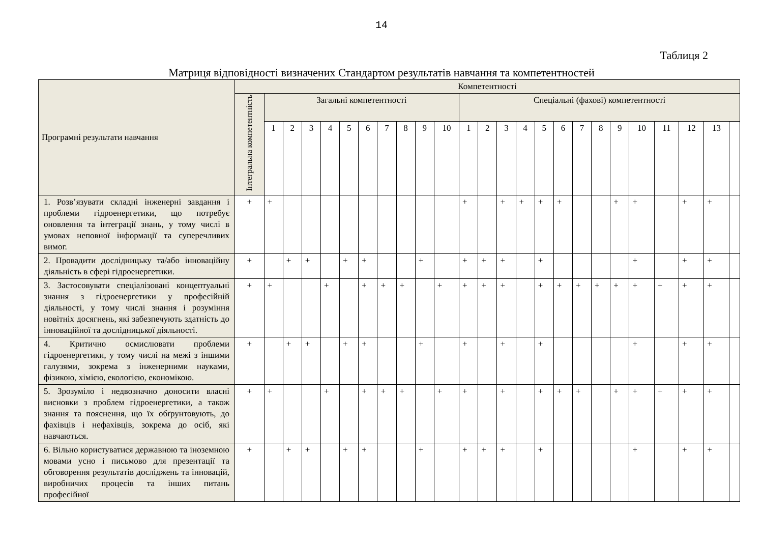14
Таблиця 2
Матриця відповідності визначених Стандартом результатів навчання та компетентностей
| Програмні результати навчання | Компетентності | | | | | | | | | | | | | | | | | | | | | | | | |
| --- | --- | --- | --- | --- | --- | --- | --- | --- | --- | --- | --- | --- | --- | --- | --- | --- | --- | --- | --- | --- | --- | --- | --- | --- | --- |
| | Інтегральна компетентність | Загальні компетентності | | | | | | | | | | Спеціальні (фахові) компетентності | | | | | | | | | | | | | |
| | | 1 | 2 | 3 | 4 | 5 | 6 | 7 | 8 | 9 | 10 | 1 | 2 | 3 | 4 | 5 | 6 | 7 | 8 | 9 | 10 | 11 | 12 | 13 | |
| 1. Розв’язувати складні інженерні завдання і проблеми гідроенергетики, що потребує оновлення та інтеграції знань, у тому числі в умовах неповної інформації та суперечливих вимог. | + | + | | | | | | | | | | + | | + | + | + | + | | | + | + | | + | + | |
| 2. Провадити дослідницьку та/або інноваційну діяльність в сфері гідроенергетики. | + | | + | + | | + | + | | | + | | + | + | + | | + | | | | | + | | + | + | |
| 3. Застосовувати спеціалізовані концептуальні знання з гідроенергетики у професійній діяльності, у тому числі знання і розуміння новітніх досягнень, які забезпечують здатність до інноваційної та дослідницької діяльності. | + | + | | | + | | + | + | + | | + | + | + | + | | + | + | + | + | + | + | + | + | + | |
| 4. Критично осмислювати проблеми гідроенергетики, у тому числі на межі з іншими галузями, зокрема з інженерними науками, фізикою, хімією, екологією, економікою. | + | | + | + | | + | + | | | + | | + | | + | | + | | | | | + | | + | + | |
| 5. Зрозуміло і недвозначно доносити власні висновки з проблем гідроенергетики, а також знання та пояснення, що їх обґрунтовують, до фахівців і нефахівців, зокрема до осіб, які навчаються. | + | + | | | + | | + | + | + | | + | + | | + | | + | + | + | | + | + | + | + | + | |
| 6. Вільно користуватися державною та іноземною мовами усно і письмово для презентації та обговорення результатів досліджень та інновацій, виробничих процесів та інших питань професійної | + | | + | + | | + | + | | | + | | + | + | + | | + | | | | | + | | + | + | |